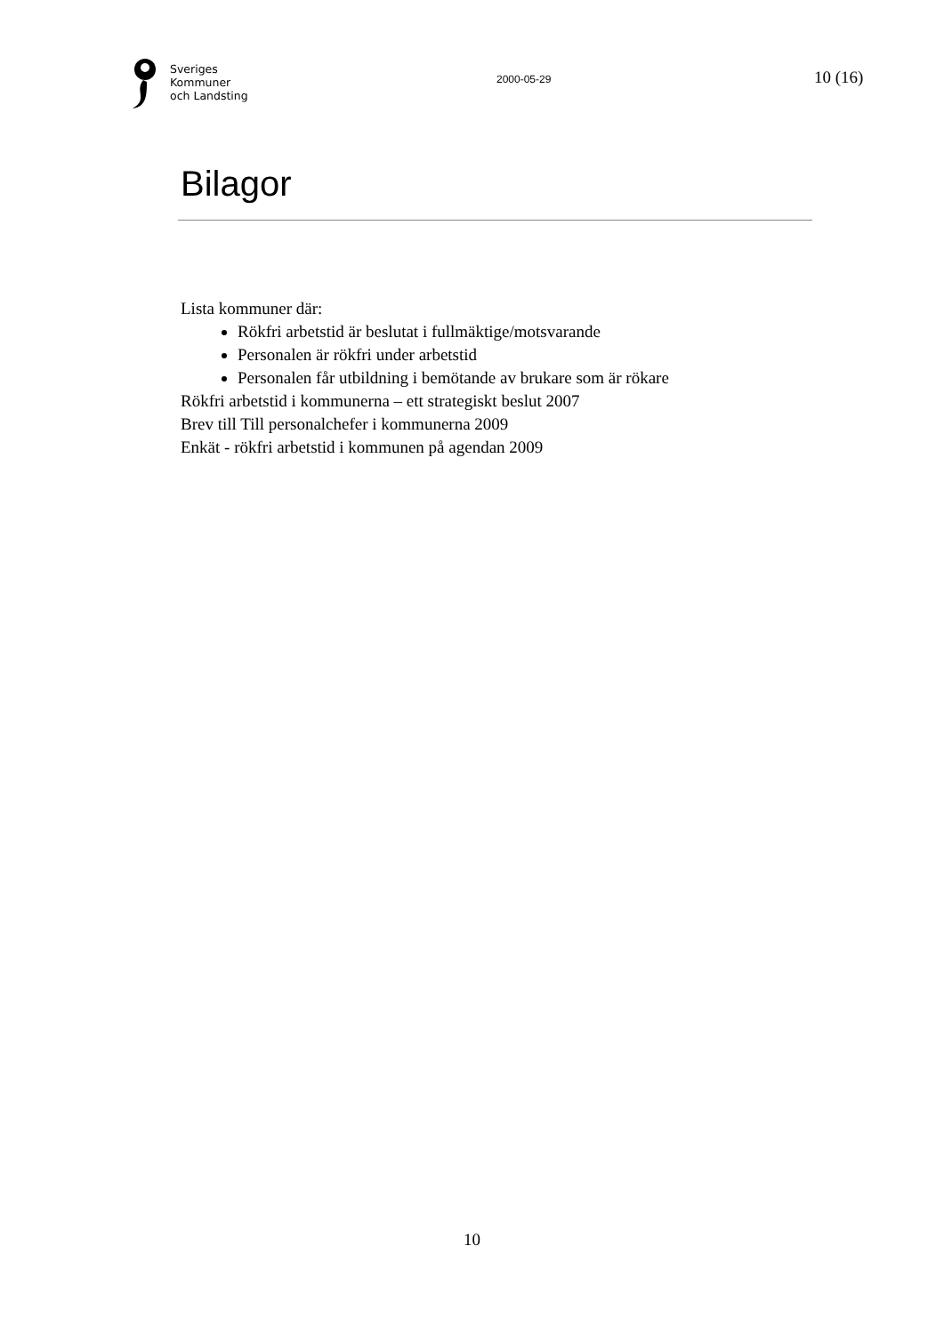Sveriges
Kommuner
och Landsting
2000-05-29
10 (16)
Bilagor
Lista kommuner där:
Rökfri arbetstid är beslutat i fullmäktige/motsvarande
Personalen är rökfri under arbetstid
Personalen får utbildning i bemötande av brukare som är rökare
Rökfri arbetstid i kommunerna – ett strategiskt beslut 2007
Brev till Till personalchefer i kommunerna 2009
Enkät - rökfri arbetstid i kommunen på agendan 2009
10